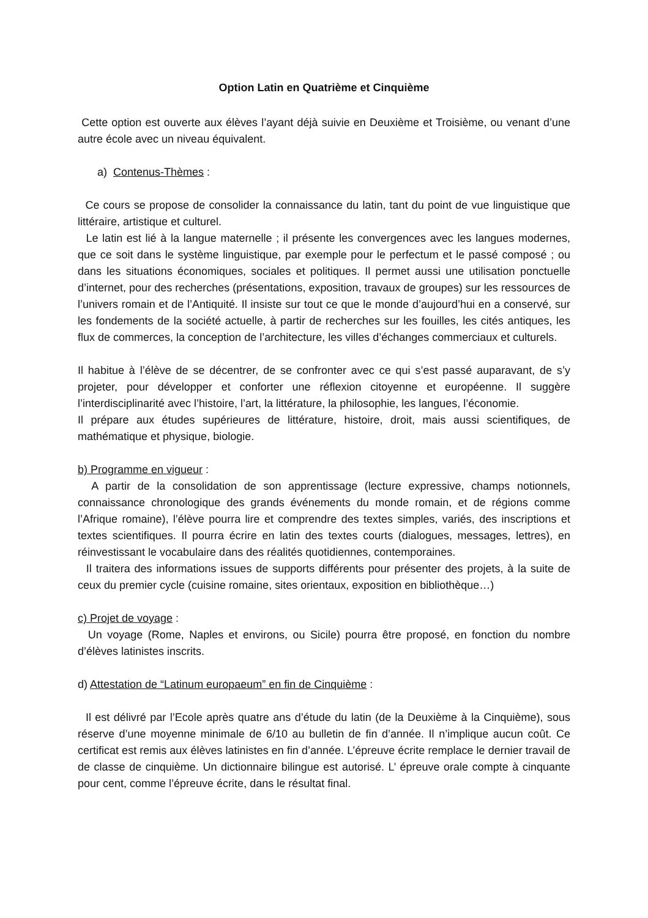Option Latin en Quatrième et Cinquième
Cette option est ouverte aux élèves l’ayant déjà suivie en Deuxième et Troisième, ou venant d’une autre école avec un niveau équivalent.
a) Contenus-Thèmes :
Ce cours se propose de consolider la connaissance du latin, tant du point de vue linguistique que littéraire, artistique et culturel.
Le latin est lié à la langue maternelle ; il présente les convergences avec les langues modernes, que ce soit dans le système linguistique, par exemple pour le perfectum et le passé composé ; ou dans les situations économiques, sociales et politiques. Il permet aussi une utilisation ponctuelle d’internet, pour des recherches (présentations, exposition, travaux de groupes) sur les ressources de l’univers romain et de l’Antiquité. Il insiste sur tout ce que le monde d’aujourd’hui en a conservé, sur les fondements de la société actuelle, à partir de recherches sur les fouilles, les cités antiques, les flux de commerces, la conception de l’architecture, les villes d’échanges commerciaux et culturels.
Il habitue à l’élève de se décentrer, de se confronter avec ce qui s’est passé auparavant, de s’y projeter, pour développer et conforter une réflexion citoyenne et européenne. Il suggère l’interdisciplinarité avec l’histoire, l’art, la littérature, la philosophie, les langues, l’économie.
Il prépare aux études supérieures de littérature, histoire, droit, mais aussi scientifiques, de mathématique et physique, biologie.
b) Programme en vigueur :
A partir de la consolidation de son apprentissage (lecture expressive, champs notionnels, connaissance chronologique des grands événements du monde romain, et de régions comme l’Afrique romaine), l’élève pourra lire et comprendre des textes simples, variés, des inscriptions et textes scientifiques. Il pourra écrire en latin des textes courts (dialogues, messages, lettres), en réinvestissant le vocabulaire dans des réalités quotidiennes, contemporaines.
Il traitera des informations issues de supports différents pour présenter des projets, à la suite de ceux du premier cycle (cuisine romaine, sites orientaux, exposition en bibliothèque…)
c) Projet de voyage :
Un voyage (Rome, Naples et environs, ou Sicile) pourra être proposé, en fonction du nombre d’élèves latinistes inscrits.
d) Attestation de “Latinum europaeum” en fin de Cinquième :
Il est délivré par l’Ecole après quatre ans d’étude du latin (de la Deuxième à la Cinquième), sous réserve d’une moyenne minimale de 6/10 au bulletin de fin d’année. Il n’implique aucun coût. Ce certificat est remis aux élèves latinistes en fin d’année. L’épreuve écrite remplace le dernier travail de de classe de cinquième. Un dictionnaire bilingue est autorisé. L’ épreuve orale compte à cinquante pour cent, comme l’épreuve écrite, dans le résultat final.